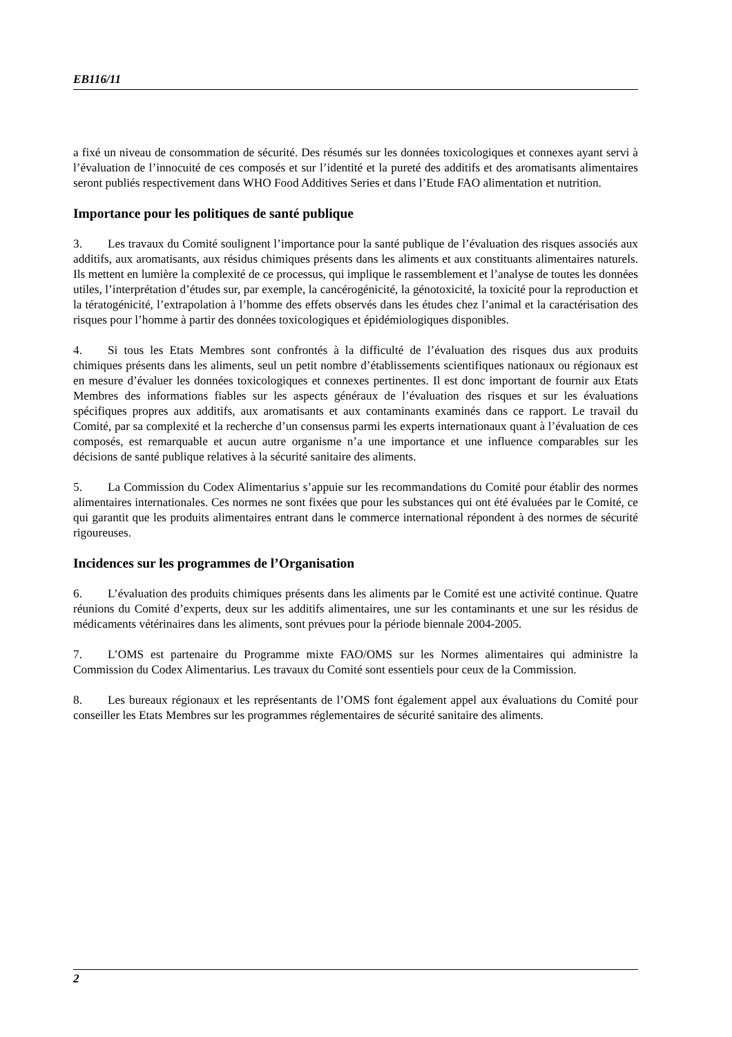EB116/11
a fixé un niveau de consommation de sécurité. Des résumés sur les données toxicologiques et connexes ayant servi à l’évaluation de l’innocuité de ces composés et sur l’identité et la pureté des additifs et des aromatisants alimentaires seront publiés respectivement dans WHO Food Additives Series et dans l’Etude FAO alimentation et nutrition.
Importance pour les politiques de santé publique
3. Les travaux du Comité soulignent l’importance pour la santé publique de l’évaluation des risques associés aux additifs, aux aromatisants, aux résidus chimiques présents dans les aliments et aux constituants alimentaires naturels. Ils mettent en lumière la complexité de ce processus, qui implique le rassemblement et l’analyse de toutes les données utiles, l’interprétation d’études sur, par exemple, la cancérogénicité, la génotoxicité, la toxicité pour la reproduction et la tératogénicité, l’extrapolation à l’homme des effets observés dans les études chez l’animal et la caractérisation des risques pour l’homme à partir des données toxicologiques et épidémiologiques disponibles.
4. Si tous les Etats Membres sont confrontés à la difficulté de l’évaluation des risques dus aux produits chimiques présents dans les aliments, seul un petit nombre d’établissements scientifiques nationaux ou régionaux est en mesure d’évaluer les données toxicologiques et connexes pertinentes. Il est donc important de fournir aux Etats Membres des informations fiables sur les aspects généraux de l’évaluation des risques et sur les évaluations spécifiques propres aux additifs, aux aromatisants et aux contaminants examinés dans ce rapport. Le travail du Comité, par sa complexité et la recherche d’un consensus parmi les experts internationaux quant à l’évaluation de ces composés, est remarquable et aucun autre organisme n’a une importance et une influence comparables sur les décisions de santé publique relatives à la sécurité sanitaire des aliments.
5. La Commission du Codex Alimentarius s’appuie sur les recommandations du Comité pour établir des normes alimentaires internationales. Ces normes ne sont fixées que pour les substances qui ont été évaluées par le Comité, ce qui garantit que les produits alimentaires entrant dans le commerce international répondent à des normes de sécurité rigoureuses.
Incidences sur les programmes de l’Organisation
6. L’évaluation des produits chimiques présents dans les aliments par le Comité est une activité continue. Quatre réunions du Comité d’experts, deux sur les additifs alimentaires, une sur les contaminants et une sur les résidus de médicaments vétérinaires dans les aliments, sont prévues pour la période biennale 2004-2005.
7. L’OMS est partenaire du Programme mixte FAO/OMS sur les Normes alimentaires qui administre la Commission du Codex Alimentarius. Les travaux du Comité sont essentiels pour ceux de la Commission.
8. Les bureaux régionaux et les représentants de l’OMS font également appel aux évaluations du Comité pour conseiller les Etats Membres sur les programmes réglementaires de sécurité sanitaire des aliments.
2